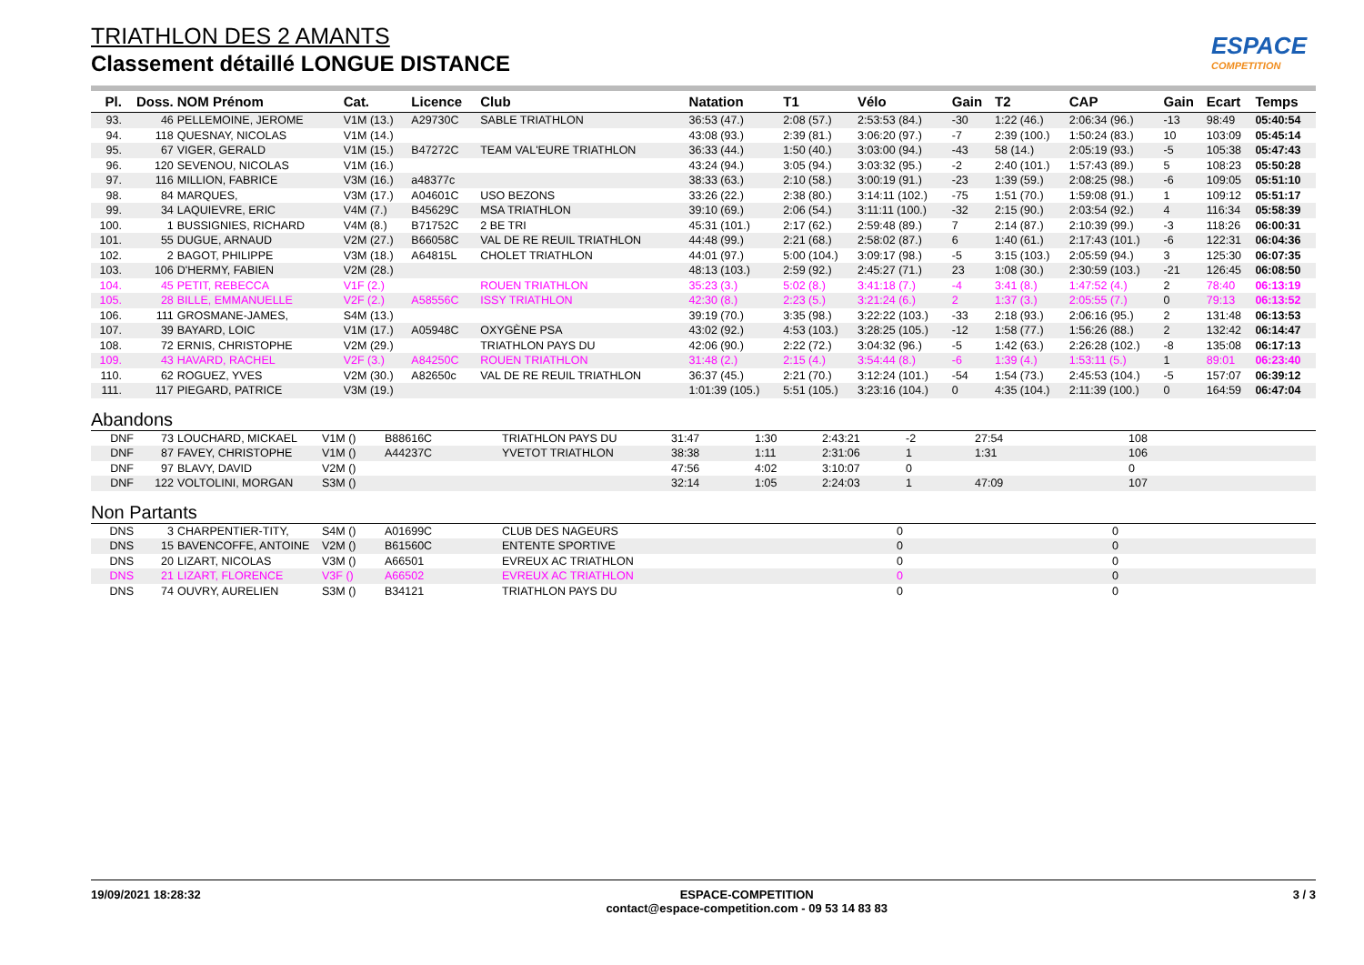ESPACE
COMPETITION
TRIATHLON DES 2 AMANTS
Classement détaillé LONGUE DISTANCE
| Pl. | Doss. | NOM Prénom | Cat. | Licence | Club | Natation | T1 | Vélo | Gain | T2 | CAP | Gain | Ecart | Temps |
| --- | --- | --- | --- | --- | --- | --- | --- | --- | --- | --- | --- | --- | --- | --- |
| 93. | 46 | PELLEMOINE, JEROME | V1M (13.) | A29730C | SABLE TRIATHLON | 36:53 (47.) | 2:08 (57.) | 2:53:53 (84.) | -30 | 1:22 (46.) | 2:06:34 (96.) | -13 | 98:49 | 05:40:54 |
| 94. | 118 | QUESNAY, NICOLAS | V1M (14.) | | | 43:08 (93.) | 2:39 (81.) | 3:06:20 (97.) | -7 | 2:39 (100.) | 1:50:24 (83.) | 10 | 103:09 | 05:45:14 |
| 95. | 67 | VIGER, GERALD | V1M (15.) | B47272C | TEAM VAL'EURE TRIATHLON | 36:33 (44.) | 1:50 (40.) | 3:03:00 (94.) | -43 | 58 (14.) | 2:05:19 (93.) | -5 | 105:38 | 05:47:43 |
| 96. | 120 | SEVENOU, NICOLAS | V1M (16.) | | | 43:24 (94.) | 3:05 (94.) | 3:03:32 (95.) | -2 | 2:40 (101.) | 1:57:43 (89.) | 5 | 108:23 | 05:50:28 |
| 97. | 116 | MILLION, FABRICE | V3M (16.) | a48377c | | 38:33 (63.) | 2:10 (58.) | 3:00:19 (91.) | -23 | 1:39 (59.) | 2:08:25 (98.) | -6 | 109:05 | 05:51:10 |
| 98. | 84 | MARQUES, | V3M (17.) | A04601C | USO BEZONS | 33:26 (22.) | 2:38 (80.) | 3:14:11 (102.) | -75 | 1:51 (70.) | 1:59:08 (91.) | 1 | 109:12 | 05:51:17 |
| 99. | 34 | LAQUIEVRE, ERIC | V4M (7.) | B45629C | MSA TRIATHLON | 39:10 (69.) | 2:06 (54.) | 3:11:11 (100.) | -32 | 2:15 (90.) | 2:03:54 (92.) | 4 | 116:34 | 05:58:39 |
| 100. | 1 | BUSSIGNIES, RICHARD | V4M (8.) | B71752C | 2 BE TRI | 45:31 (101.) | 2:17 (62.) | 2:59:48 (89.) | 7 | 2:14 (87.) | 2:10:39 (99.) | -3 | 118:26 | 06:00:31 |
| 101. | 55 | DUGUE, ARNAUD | V2M (27.) | B66058C | VAL DE RE REUIL TRIATHLON | 44:48 (99.) | 2:21 (68.) | 2:58:02 (87.) | 6 | 1:40 (61.) | 2:17:43 (101.) | -6 | 122:31 | 06:04:36 |
| 102. | 2 | BAGOT, PHILIPPE | V3M (18.) | A64815L | CHOLET TRIATHLON | 44:01 (97.) | 5:00 (104.) | 3:09:17 (98.) | -5 | 3:15 (103.) | 2:05:59 (94.) | 3 | 125:30 | 06:07:35 |
| 103. | 106 | D'HERMY, FABIEN | V2M (28.) | | | 48:13 (103.) | 2:59 (92.) | 2:45:27 (71.) | 23 | 1:08 (30.) | 2:30:59 (103.) | -21 | 126:45 | 06:08:50 |
| 104. | 45 | PETIT, REBECCA | V1F (2.) | | ROUEN TRIATHLON | 35:23 (3.) | 5:02 (8.) | 3:41:18 (7.) | -4 | 3:41 (8.) | 1:47:52 (4.) | 2 | 78:40 | 06:13:19 |
| 105. | 28 | BILLE, EMMANUELLE | V2F (2.) | A58556C | ISSY TRIATHLON | 42:30 (8.) | 2:23 (5.) | 3:21:24 (6.) | 2 | 1:37 (3.) | 2:05:55 (7.) | 0 | 79:13 | 06:13:52 |
| 106. | 111 | GROSMANE-JAMES, | S4M (13.) | | | 39:19 (70.) | 3:35 (98.) | 3:22:22 (103.) | -33 | 2:18 (93.) | 2:06:16 (95.) | 2 | 131:48 | 06:13:53 |
| 107. | 39 | BAYARD, LOIC | V1M (17.) | A05948C | OXYGÈNE PSA | 43:02 (92.) | 4:53 (103.) | 3:28:25 (105.) | -12 | 1:58 (77.) | 1:56:26 (88.) | 2 | 132:42 | 06:14:47 |
| 108. | 72 | ERNIS, CHRISTOPHE | V2M (29.) | | TRIATHLON PAYS DU | 42:06 (90.) | 2:22 (72.) | 3:04:32 (96.) | -5 | 1:42 (63.) | 2:26:28 (102.) | -8 | 135:08 | 06:17:13 |
| 109. | 43 | HAVARD, RACHEL | V2F (3.) | A84250C | ROUEN TRIATHLON | 31:48 (2.) | 2:15 (4.) | 3:54:44 (8.) | -6 | 1:39 (4.) | 1:53:11 (5.) | 1 | 89:01 | 06:23:40 |
| 110. | 62 | ROGUEZ, YVES | V2M (30.) | A82650c | VAL DE RE REUIL TRIATHLON | 36:37 (45.) | 2:21 (70.) | 3:12:24 (101.) | -54 | 1:54 (73.) | 2:45:53 (104.) | -5 | 157:07 | 06:39:12 |
| 111. | 117 | PIEGARD, PATRICE | V3M (19.) | | | 1:01:39 (105.) | 5:51 (105.) | 3:23:16 (104.) | 0 | 4:35 (104.) | 2:11:39 (100.) | 0 | 164:59 | 06:47:04 |
Abandons
| DNF | 73 | LOUCHARD, MICKAEL | V1M () | B88616C | TRIATHLON PAYS DU | 31:47 | 1:30 | 2:43:21 | -2 | 27:54 | | 108 |
| DNF | 87 | FAVEY, CHRISTOPHE | V1M () | A44237C | YVETOT TRIATHLON | 38:38 | 1:11 | 2:31:06 | 1 | 1:31 | | 106 |
| DNF | 97 | BLAVY, DAVID | V2M () | | | 47:56 | 4:02 | 3:10:07 | 0 | | | 0 |
| DNF | 122 | VOLTOLINI, MORGAN | S3M () | | | 32:14 | 1:05 | 2:24:03 | 1 | 47:09 | | 107 |
Non Partants
| DNS | 3 | CHARPENTIER-TITY, | S4M () | A01699C | CLUB DES NAGEURS | 0 | 0 |
| DNS | 15 | BAVENCOFFE, ANTOINE | V2M () | B61560C | ENTENTE SPORTIVE | 0 | 0 |
| DNS | 20 | LIZART, NICOLAS | V3M () | A66501 | EVREUX AC TRIATHLON | 0 | 0 |
| DNS | 21 | LIZART, FLORENCE | V3F () | A66502 | EVREUX AC TRIATHLON | 0 | 0 |
| DNS | 74 | OUVRY, AURELIEN | S3M () | B34121 | TRIATHLON PAYS DU | 0 | 0 |
19/09/2021 18:28:32 ESPACE-COMPETITION
contact@espace-competition.com - 09 53 14 83 83
3 / 3